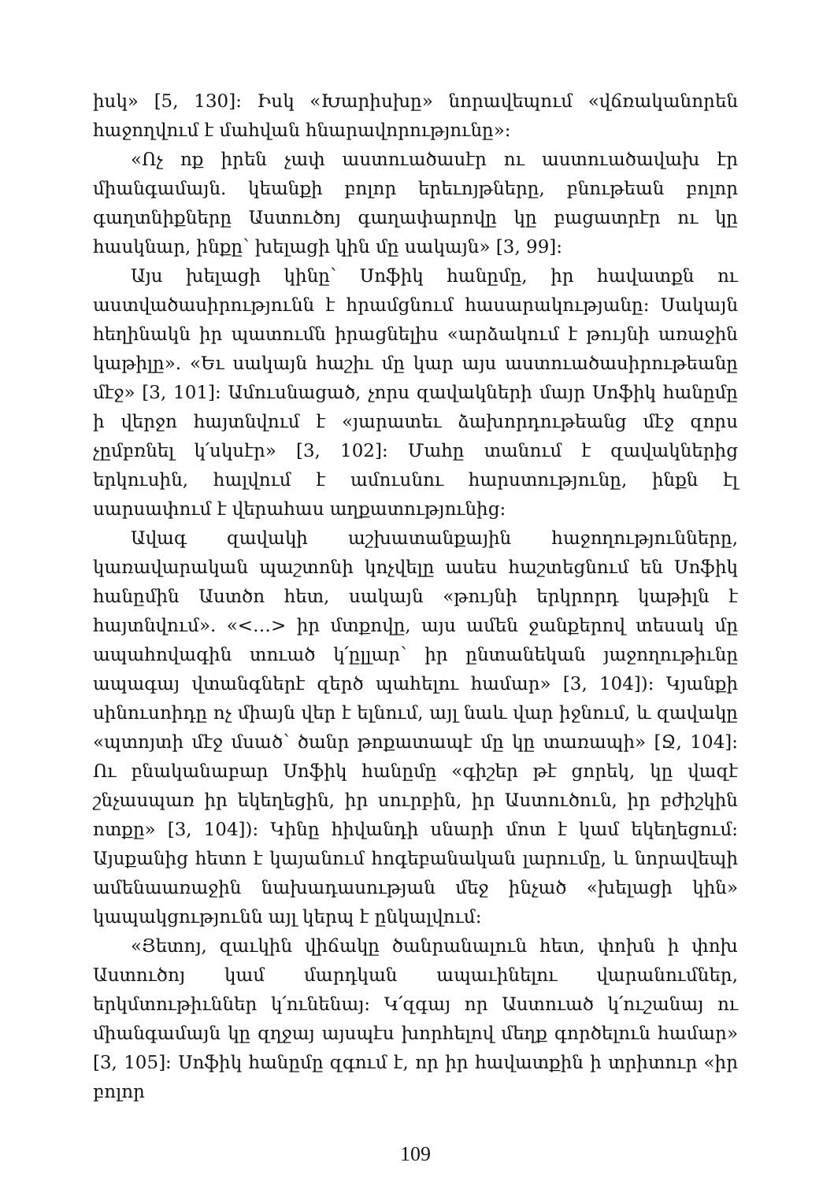իսկ» [5, 130]: Իսկ «Խարիսխը» նորավեպում «վճռականորեն հաջողվում է մահվան հնարավորությունը»:
«Ոչ ոք իրեն չափ աստուածասէր ու աստուածավախ էր միանգամայն. կեանքի բոլոր երեւոյթները, բնութեան բոլոր գաղտնիքները Աստուծոյ գաղափարովը կը բացատրէր ու կը հասկնար, ինքը՝ խելացի կին մը սակայն» [3, 99]:
Այս խելացի կինը՝ Սոֆիկ հանըմը, իր հավատքն ու աստվածասիրությունն է հրամցնում հասարակությանը: Սակայն հեղինակն իր պատումն իրացնելիս «արձակում է թույնի առաջին կաթիլը». «Եւ սակայն հաշիւ մը կար այս աստուածասիրութեանը մէջ» [3, 101]: Ամուսնացած, չորս զավակների մայր Սոֆիկ հանըմը ի վերջո հայտնվում է «յարատեւ ձախորդութեանց մէջ զորս չըմբռնել կ՛սկսէր» [3, 102]: Մահը տանում է զավակներից երկուսին, հալվում է ամուսնու հարստությունը, ինքն էլ սարսափում է վերահաս աղքատությունից:
Ավագ զավակի աշխատանքային հաջողությունները, կառավարական պաշտոնի կոչվելը ասես հաշտեցնում են Սոֆիկ հանըմին Աստծո հետ, սակայն «թույնի երկրորդ կաթիլն է հայտնվում». «<…> իր մտքովը, այս ամեն ջանքերով տեսակ մը ապահովագին տուած կ՛ըլլար՝ իր ընտանեկան յաջողութիւնը ապագայ վտանգներէ զերծ պահելու համար» [3, 104]): Կյանքի սինուսոիդը ոչ միայն վեր է ելնում, այլ նաև վար իջնում, և զավակը «պտոյտի մէջ մսած՝ ծանր թոքատապէ մը կը տառապի» [Ջ, 104]: Ու բնականաբար Սոֆիկ հանըմը «գիշեր թէ ցորեկ, կը վազէ շնչասպառ իր եկեղեցին, իր սուրբին, իր Աստուծուն, իր բժիշկին ոտքը» [3, 104]): Կինը հիվանդի սնարի մոտ է կամ եկեղեցում: Այսքանից հետո է կայանում հոգեբանական լարումը, և նորավեպի ամենաառաջին նախադասության մեջ ինչած «խելացի կին» կապակցությունն այլ կերպ է ընկալվում:
«Յետոյ, զաւկին վիճակը ծանրանալուն հետ, փոխն ի փոխ Աստուծոյ կամ մարդկան ապաւինելու վարանումներ, երկմտութիւններ կ՛ունենայ: Կ՛զգայ որ Աստուած կ՛ուշանայ ու միանգամայն կը զղջայ այսպէս խորհելով մեղք գործելուն համար» [3, 105]: Սոֆիկ հանըմը զգում է, որ իր հավատքին ի տրիտուր «իր բոլոր
109